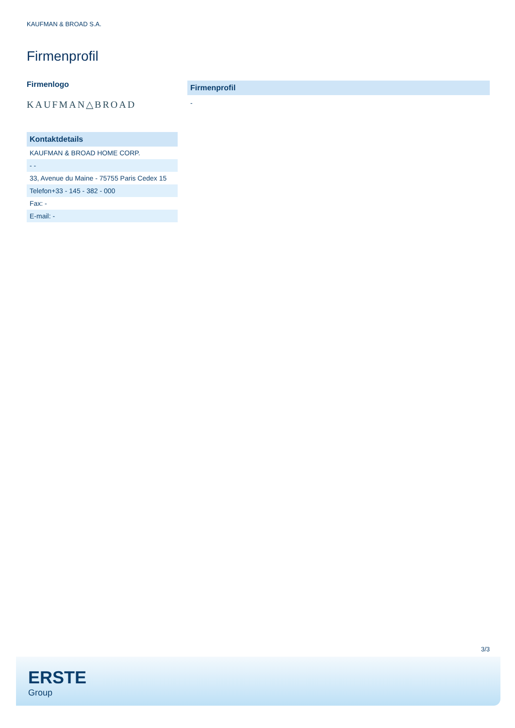KAUFMAN & BROAD S.A.
Firmenprofil
Firmenlogo
KAUFMAN△BROAD
| Kontaktdetails |
| --- |
| KAUFMAN & BROAD HOME CORP. |
| - - |
| 33, Avenue du Maine - 75755 Paris Cedex 15 |
| Telefon+33 - 145 - 382 - 000 |
| Fax: - |
| E-mail: - |
Firmenprofil
-
3/3
ERSTE
Group